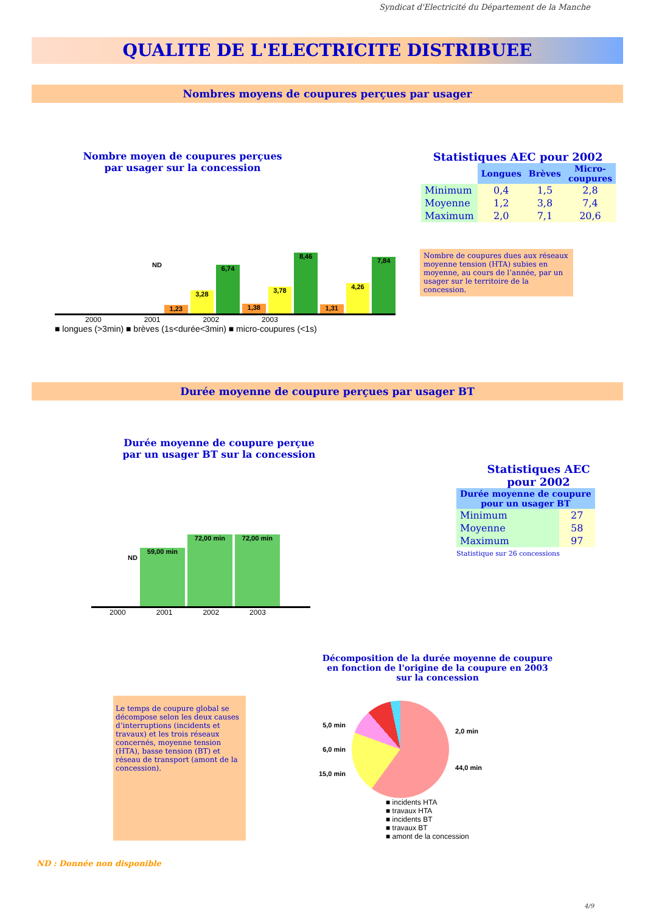Syndicat d'Electricité du Département de la Manche
QUALITE DE L'ELECTRICITE DISTRIBUEE
Nombres moyens de coupures perçues par usager
Nombre moyen de coupures perçues
par usager sur la concession
ND
1,23
3,28
6,74
1,38
3,78
8,46
1,31
4,26
7,84
2000 2001 2002 2003
■ longues (>3min) ■ brèves (1s<durée<3min) ■ micro-coupures (<1s)
Statistiques AEC pour 2002
| | Longues | Brèves | Micro- coupures |
| --- | --- | --- | --- |
| Minimum | 0,4 | 1,5 | 2,8 |
| Moyenne | 1,2 | 3,8 | 7,4 |
| Maximum | 2,0 | 7,1 | 20,6 |
Nombre de coupures dues aux réseaux moyenne tension (HTA) subies en moyenne, au cours de l’année, par un usager sur le territoire de la concession.
Durée moyenne de coupure perçues par usager BT
Durée moyenne de coupure perçue
par un usager BT sur la concession
ND
59,00 min
72,00 min
72,00 min
2000 2001 2002 2003
Statistiques AEC
pour 2002
| Durée moyenne de coupure pour un usager BT | |
| --- | --- |
| Minimum | 27 |
| Moyenne | 58 |
| Maximum | 97 |
Statistique sur 26 concessions
Le temps de coupure global se décompose selon les deux causes d’interruptions (incidents et travaux) et les trois réseaux concernés, moyenne tension (HTA), basse tension (BT) et réseau de transport (amont de la concession).
Décomposition de la durée moyenne de coupure en fonction de l'origine de la coupure en 2003 sur la concession
5,0 min
6,0 min
15,0 min
2,0 min
44,0 min
■ incidents HTA
■ travaux HTA
■ incidents BT
■ travaux BT
■ amont de la concession
ND : Donnée non disponible
4/9